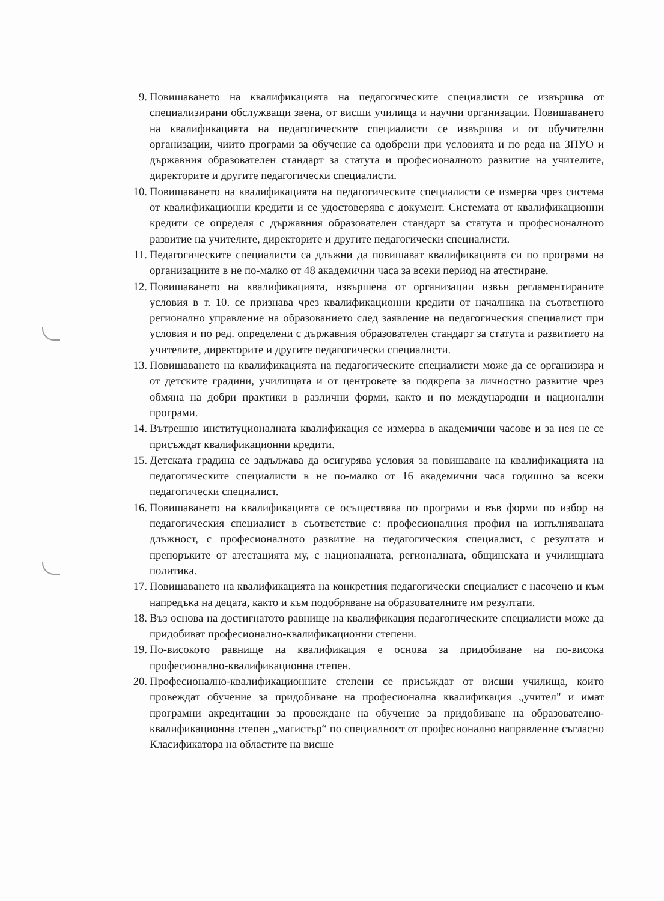9. Повишаването на квалификацията на педагогическите специалисти се извършва от специализирани обслужващи звена, от висши училища и научни организации. Повишаването на квалификацията на педагогическите специалисти се извършва и от обучителни организации, чиито програми за обучение са одобрени при условията и по реда на ЗПУО и държавния образователен стандарт за статута и професионалното развитие на учителите, директорите и другите педагогически специалисти.
10. Повишаването на квалификацията на педагогическите специалисти се измерва чрез система от квалификационни кредити и се удостоверява с документ. Системата от квалификационни кредити се определя с държавния образователен стандарт за статута и професионалното развитие на учителите, директорите и другите педагогически специалисти.
11. Педагогическите специалисти са длъжни да повишават квалификацията си по програми на организациите в не по-малко от 48 академични часа за всеки период на атестиране.
12. Повишаването на квалификацията, извършена от организации извън регламентираните условия в т. 10. се признава чрез квалификационни кредити от началника на съответното регионално управление на образованието след заявление на педагогическия специалист при условия и по ред. определени с държавния образователен стандарт за статута и развитието на учителите, директорите и другите педагогически специалисти.
13. Повишаването на квалификацията на педагогическите специалисти може да се организира и от детските градини, училищата и от центровете за подкрепа за личностно развитие чрез обмяна на добри практики в различни форми, както и по международни и национални програми.
14. Вътрешно институционалната квалификация се измерва в академични часове и за нея не се присъждат квалификационни кредити.
15. Детската градина се задължава да осигурява условия за повишаване на квалификацията на педагогическите специалисти в не по-малко от 16 академични часа годишно за всеки педагогически специалист.
16. Повишаването на квалификацията се осъществява по програми и във форми по избор на педагогическия специалист в съответствие с: професионалния профил на изпълняваната длъжност, с професионалното развитие на педагогическия специалист, с резултата и препоръките от атестацията му, с националната, регионалната, общинската и училищната политика.
17. Повишаването на квалификацията на конкретния педагогически специалист с насочено и към напредъка на децата, както и към подобряване на образователните им резултати.
18. Въз основа на достигнатото равнище на квалификация педагогическите специалисти може да придобиват професионално-квалификационни степени.
19. По-високото равнище на квалификация е основа за придобиване на по-висока професионално-квалификационна степен.
20. Професионално-квалификационните степени се присъждат от висши училища, които провеждат обучение за придобиване на професионална квалификация „учител" и имат програмни акредитации за провеждане на обучение за придобиване на образователно-квалификационна степен „магистър“ по специалност от професионално направление съгласно Класификатора на областите на висше